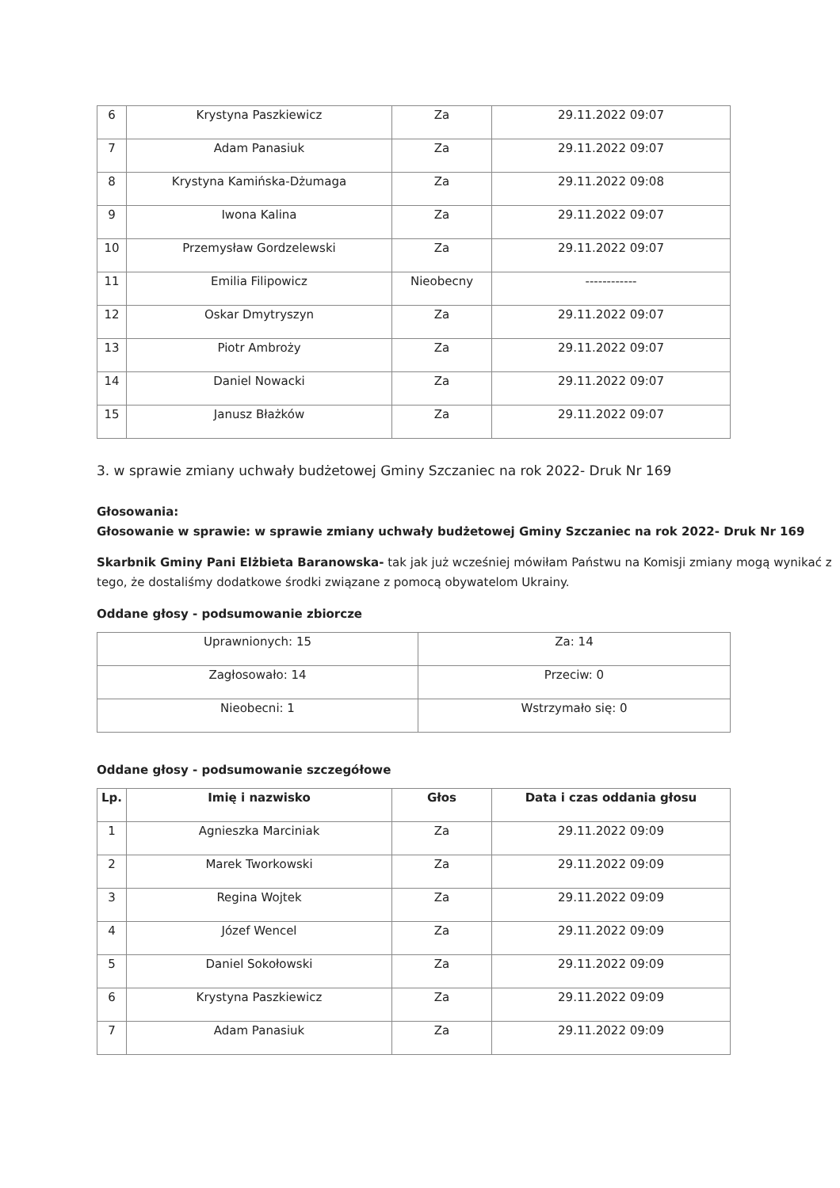| 6 | Krystyna Paszkiewicz | Za | 29.11.2022 09:07 |
| 7 | Adam Panasiuk | Za | 29.11.2022 09:07 |
| 8 | Krystyna Kamińska-Dżumaga | Za | 29.11.2022 09:08 |
| 9 | Iwona Kalina | Za | 29.11.2022 09:07 |
| 10 | Przemysław Gordzelewski | Za | 29.11.2022 09:07 |
| 11 | Emilia Filipowicz | Nieobecny | ------------ |
| 12 | Oskar Dmytryszyn | Za | 29.11.2022 09:07 |
| 13 | Piotr Ambroży | Za | 29.11.2022 09:07 |
| 14 | Daniel Nowacki | Za | 29.11.2022 09:07 |
| 15 | Janusz Błażków | Za | 29.11.2022 09:07 |
3. w sprawie zmiany uchwały budżetowej Gminy Szczaniec na rok 2022- Druk Nr 169
Głosowania:
Głosowanie w sprawie: w sprawie zmiany uchwały budżetowej Gminy Szczaniec na rok 2022- Druk Nr 169
Skarbnik Gminy Pani Elżbieta Baranowska- tak jak już wcześniej mówiłam Państwu na Komisji zmiany mogą wynikać z tego, że dostaliśmy dodatkowe środki związane z pomocą obywatelom Ukrainy.
Oddane głosy - podsumowanie zbiorcze
| Uprawnionych: 15 | Za: 14 |
| Zagłosowało: 14 | Przeciw: 0 |
| Nieobecni: 1 | Wstrzymało się: 0 |
Oddane głosy - podsumowanie szczegółowe
| Lp. | Imię i nazwisko | Głos | Data i czas oddania głosu |
| --- | --- | --- | --- |
| 1 | Agnieszka Marciniak | Za | 29.11.2022 09:09 |
| 2 | Marek Tworkowski | Za | 29.11.2022 09:09 |
| 3 | Regina Wojtek | Za | 29.11.2022 09:09 |
| 4 | Józef Wencel | Za | 29.11.2022 09:09 |
| 5 | Daniel Sokołowski | Za | 29.11.2022 09:09 |
| 6 | Krystyna Paszkiewicz | Za | 29.11.2022 09:09 |
| 7 | Adam Panasiuk | Za | 29.11.2022 09:09 |